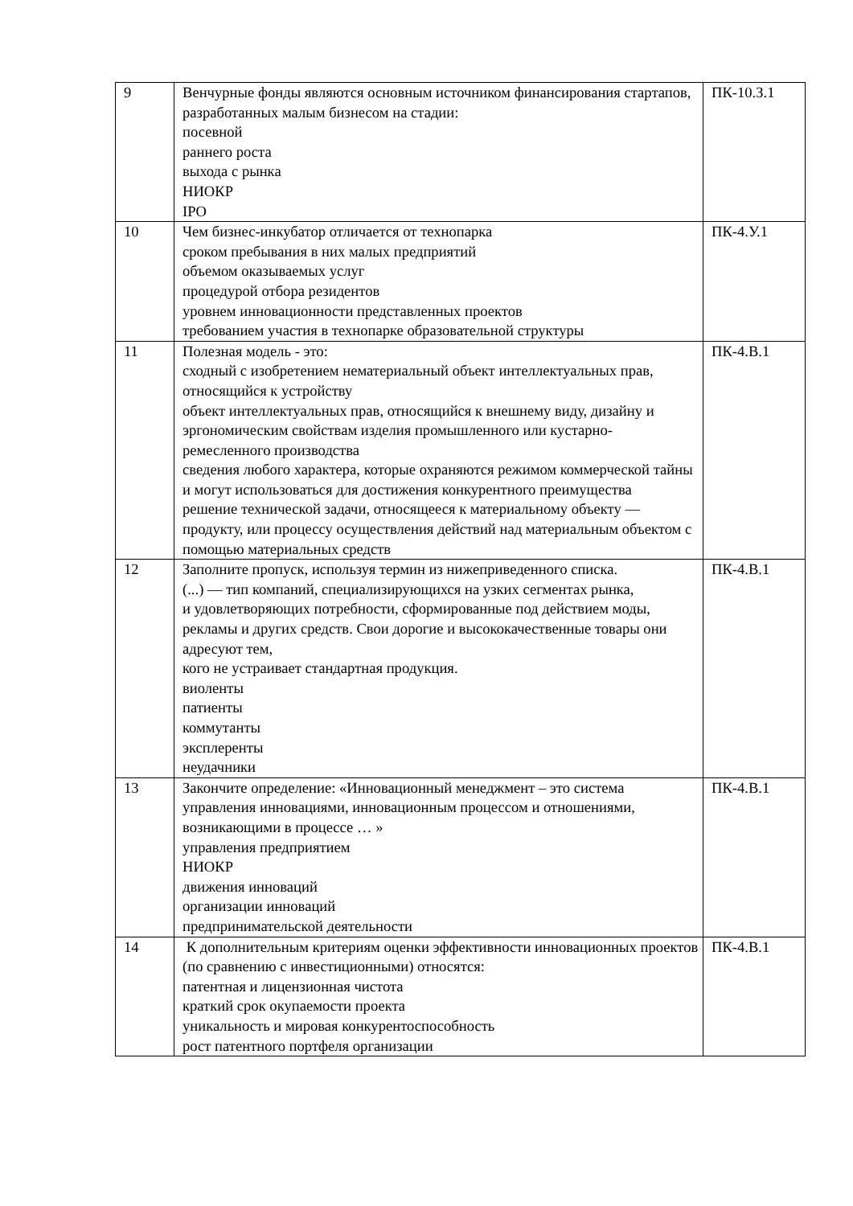| 9 | Венчурные фонды являются основным источником финансирования стартапов, разработанных малым бизнесом на стадии: посевной раннего роста выхода с рынка НИОКР IPO | ПК-10.З.1 |
| 10 | Чем бизнес-инкубатор отличается от технопарка сроком пребывания в них малых предприятий объемом оказываемых услуг процедурой отбора резидентов уровнем инновационности представленных проектов требованием участия в технопарке образовательной структуры | ПК-4.У.1 |
| 11 | Полезная модель - это: сходный с изобретением нематериальный объект интеллектуальных прав, относящийся к устройству объект интеллектуальных прав, относящийся к внешнему виду, дизайну и эргономическим свойствам изделия промышленного или кустарно-ремесленного производства сведения любого характера, которые охраняются режимом коммерческой тайны и могут использоваться для достижения конкурентного преимущества решение технической задачи, относящееся к материальному объекту — продукту, или процессу осуществления действий над материальным объектом с помощью материальных средств | ПК-4.В.1 |
| 12 | Заполните пропуск, используя термин из нижеприведенного списка. (...) — тип компаний, специализирующихся на узких сегментах рынка, и удовлетворяющих потребности, сформированные под действием моды, рекламы и других средств. Свои дорогие и высококачественные товары они адресуют тем, кого не устраивает стандартная продукция. виоленты патиенты коммутанты эксплеренты неудачники | ПК-4.В.1 |
| 13 | Закончите определение: «Инновационный менеджмент – это система управления инновациями, инновационным процессом и отношениями, возникающими в процессе … » управления предприятием НИОКР движения инноваций организации инноваций предпринимательской деятельности | ПК-4.В.1 |
| 14 | К дополнительным критериям оценки эффективности инновационных проектов (по сравнению с инвестиционными) относятся: патентная и лицензионная чистота краткий срок окупаемости проекта уникальность и мировая конкурентоспособность рост патентного портфеля организации | ПК-4.В.1 |